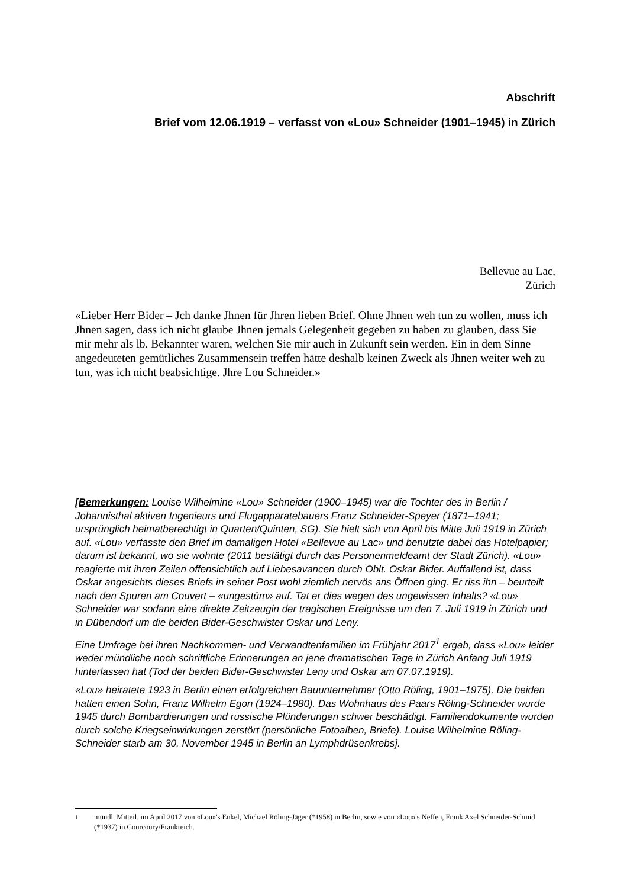Abschrift
Brief vom 12.06.1919 – verfasst von «Lou» Schneider (1901–1945) in Zürich
Bellevue au Lac,
Zürich
«Lieber Herr Bider – Jch danke Jhnen für Jhren lieben Brief. Ohne Jhnen weh tun zu wollen, muss ich Jhnen sagen, dass ich nicht glaube Jhnen jemals Gelegenheit gegeben zu haben zu glauben, dass Sie mir mehr als lb. Bekannter waren, welchen Sie mir auch in Zukunft sein werden. Ein in dem Sinne angedeuteten gemütliches Zusammensein treffen hätte deshalb keinen Zweck als Jhnen weiter weh zu tun, was ich nicht beabsichtige. Jhre Lou Schneider.»
[Bemerkungen: Louise Wilhelmine «Lou» Schneider (1900–1945) war die Tochter des in Berlin / Johannisthal aktiven Ingenieurs und Flugapparatebauers Franz Schneider-Speyer (1871–1941; ursprünglich heimatberechtigt in Quarten/Quinten, SG). Sie hielt sich von April bis Mitte Juli 1919 in Zürich auf. «Lou» verfasste den Brief im damaligen Hotel «Bellevue au Lac» und benutzte dabei das Hotelpapier; darum ist bekannt, wo sie wohnte (2011 bestätigt durch das Personenmeldeamt der Stadt Zürich). «Lou» reagierte mit ihren Zeilen offensichtlich auf Liebesavancen durch Oblt. Oskar Bider. Auffallend ist, dass Oskar angesichts dieses Briefs in seiner Post wohl ziemlich nervös ans Öffnen ging. Er riss ihn – beurteilt nach den Spuren am Couvert – «ungestüm» auf. Tat er dies wegen des ungewissen Inhalts? «Lou» Schneider war sodann eine direkte Zeitzeugin der tragischen Ereignisse um den 7. Juli 1919 in Zürich und in Dübendorf um die beiden Bider-Geschwister Oskar und Leny.
Eine Umfrage bei ihren Nachkommen- und Verwandtenfamilien im Frühjahr 2017<sup>1</sup> ergab, dass «Lou» leider weder mündliche noch schriftliche Erinnerungen an jene dramatischen Tage in Zürich Anfang Juli 1919 hinterlassen hat (Tod der beiden Bider-Geschwister Leny und Oskar am 07.07.1919).
«Lou» heiratete 1923 in Berlin einen erfolgreichen Bauunternehmer (Otto Röling, 1901–1975). Die beiden hatten einen Sohn, Franz Wilhelm Egon (1924–1980). Das Wohnhaus des Paars Röling-Schneider wurde 1945 durch Bombardierungen und russische Plünderungen schwer beschädigt. Familiendokumente wurden durch solche Kriegseinwirkungen zerstört (persönliche Fotoalben, Briefe). Louise Wilhelmine Röling-Schneider starb am 30. November 1945 in Berlin an Lymphdrüsenkrebs].
<sup>1</sup> mündl. Mitteil. im April 2017 von «Lou»'s Enkel, Michael Röling-Jäger (*1958) in Berlin, sowie von «Lou»'s Neffen, Frank Axel Schneider-Schmid (*1937) in Courcoury/Frankreich.